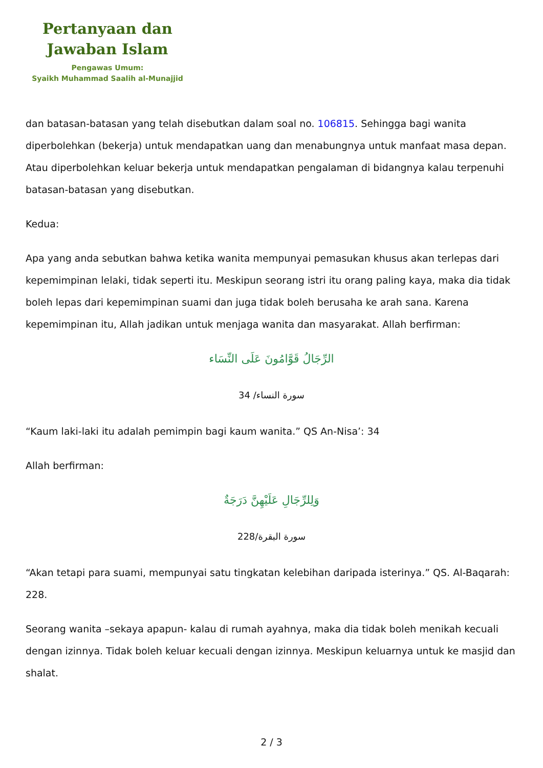Pertanyaan dan
Jawaban Islam
Pengawas Umum:
Syaikh Muhammad Saalih al-Munajjid
dan batasan-batasan yang telah disebutkan dalam soal no. 106815. Sehingga bagi wanita diperbolehkan (bekerja) untuk mendapatkan uang dan menabungnya untuk manfaat masa depan. Atau diperbolehkan keluar bekerja untuk mendapatkan pengalaman di bidangnya kalau terpenuhi batasan-batasan yang disebutkan.
Kedua:
Apa yang anda sebutkan bahwa ketika wanita mempunyai pemasukan khusus akan terlepas dari kepemimpinan lelaki, tidak seperti itu. Meskipun seorang istri itu orang paling kaya, maka dia tidak boleh lepas dari kepemimpinan suami dan juga tidak boleh berusaha ke arah sana. Karena kepemimpinan itu, Allah jadikan untuk menjaga wanita dan masyarakat. Allah berfirman:
الرِّجَالُ قَوَّامُونَ عَلَى النِّسَاء
سورة النساء/ 34
“Kaum laki-laki itu adalah pemimpin bagi kaum wanita.” QS An-Nisa’: 34
Allah berfirman:
وَلِلرِّجَالِ عَلَيْهِنَّ دَرَجَةٌ
سورة البقرة/228
“Akan tetapi para suami, mempunyai satu tingkatan kelebihan daripada isterinya.” QS. Al-Baqarah: 228.
Seorang wanita –sekaya apapun- kalau di rumah ayahnya, maka dia tidak boleh menikah kecuali dengan izinnya. Tidak boleh keluar kecuali dengan izinnya. Meskipun keluarnya untuk ke masjid dan shalat.
2 / 3